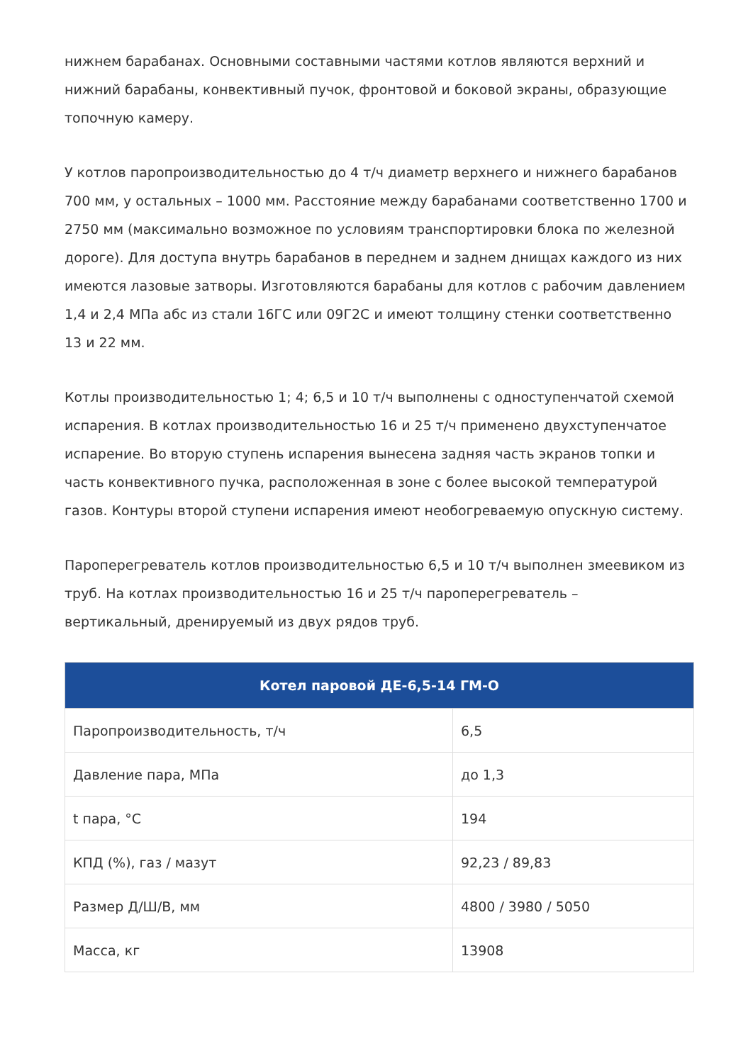нижнем барабанах. Основными составными частями котлов являются верхний и нижний барабаны, конвективный пучок, фронтовой и боковой экраны, образующие топочную камеру.
У котлов паропроизводительностью до 4 т/ч диаметр верхнего и нижнего барабанов 700 мм, у остальных – 1000 мм. Расстояние между барабанами соответственно 1700 и 2750 мм (максимально возможное по условиям транспортировки блока по железной дороге). Для доступа внутрь барабанов в переднем и заднем днищах каждого из них имеются лазовые затворы. Изготовляются барабаны для котлов с рабочим давлением 1,4 и 2,4 МПа абс из стали 16ГС или 09Г2С и имеют толщину стенки соответственно 13 и 22 мм.
Котлы производительностью 1; 4; 6,5 и 10 т/ч выполнены с одноступенчатой схемой испарения. В котлах производительностью 16 и 25 т/ч применено двухступенчатое испарение. Во вторую ступень испарения вынесена задняя часть экранов топки и часть конвективного пучка, расположенная в зоне с более высокой температурой газов. Контуры второй ступени испарения имеют необогреваемую опускную систему.
Пароперегреватель котлов производительностью 6,5 и 10 т/ч выполнен змеевиком из труб. На котлах производительностью 16 и 25 т/ч пароперегреватель – вертикальный, дренируемый из двух рядов труб.
| Котел паровой ДЕ-6,5-14 ГМ-О | |
| --- | --- |
| Паропроизводительность, т/ч | 6,5 |
| Давление пара, МПа | до 1,3 |
| t пара, °С | 194 |
| КПД (%), газ / мазут | 92,23 / 89,83 |
| Размер Д/Ш/В, мм | 4800 / 3980 / 5050 |
| Масса, кг | 13908 |